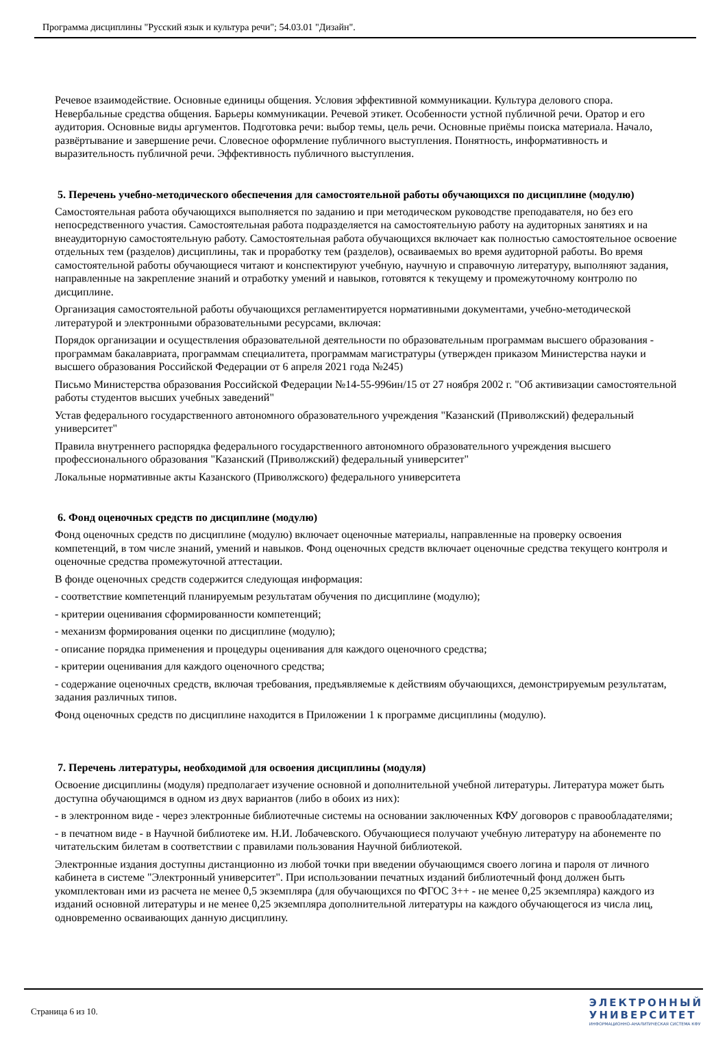Программа дисциплины "Русский язык и культура речи"; 54.03.01 "Дизайн".
Речевое взаимодействие. Основные единицы общения. Условия эффективной коммуникации. Культура делового спора. Невербальные средства общения. Барьеры коммуникации. Речевой этикет. Особенности устной публичной речи. Оратор и его аудитория. Основные виды аргументов. Подготовка речи: выбор темы, цель речи. Основные приёмы поиска материала. Начало, развёртывание и завершение речи. Словесное оформление публичного выступления. Понятность, информативность и выразительность публичной речи. Эффективность публичного выступления.
5. Перечень учебно-методического обеспечения для самостоятельной работы обучающихся по дисциплине (модулю)
Самостоятельная работа обучающихся выполняется по заданию и при методическом руководстве преподавателя, но без его непосредственного участия. Самостоятельная работа подразделяется на самостоятельную работу на аудиторных занятиях и на внеаудиторную самостоятельную работу. Самостоятельная работа обучающихся включает как полностью самостоятельное освоение отдельных тем (разделов) дисциплины, так и проработку тем (разделов), осваиваемых во время аудиторной работы. Во время самостоятельной работы обучающиеся читают и конспектируют учебную, научную и справочную литературу, выполняют задания, направленные на закрепление знаний и отработку умений и навыков, готовятся к текущему и промежуточному контролю по дисциплине.
Организация самостоятельной работы обучающихся регламентируется нормативными документами, учебно-методической литературой и электронными образовательными ресурсами, включая:
Порядок организации и осуществления образовательной деятельности по образовательным программам высшего образования - программам бакалавриата, программам специалитета, программам магистратуры (утвержден приказом Министерства науки и высшего образования Российской Федерации от 6 апреля 2021 года №245)
Письмо Министерства образования Российской Федерации №14-55-996ин/15 от 27 ноября 2002 г. "Об активизации самостоятельной работы студентов высших учебных заведений"
Устав федерального государственного автономного образовательного учреждения "Казанский (Приволжский) федеральный университет"
Правила внутреннего распорядка федерального государственного автономного образовательного учреждения высшего профессионального образования "Казанский (Приволжский) федеральный университет"
Локальные нормативные акты Казанского (Приволжского) федерального университета
6. Фонд оценочных средств по дисциплине (модулю)
Фонд оценочных средств по дисциплине (модулю) включает оценочные материалы, направленные на проверку освоения компетенций, в том числе знаний, умений и навыков. Фонд оценочных средств включает оценочные средства текущего контроля и оценочные средства промежуточной аттестации.
В фонде оценочных средств содержится следующая информация:
- соответствие компетенций планируемым результатам обучения по дисциплине (модулю);
- критерии оценивания сформированности компетенций;
- механизм формирования оценки по дисциплине (модулю);
- описание порядка применения и процедуры оценивания для каждого оценочного средства;
- критерии оценивания для каждого оценочного средства;
- содержание оценочных средств, включая требования, предъявляемые к действиям обучающихся, демонстрируемым результатам, задания различных типов.
Фонд оценочных средств по дисциплине находится в Приложении 1 к программе дисциплины (модулю).
7. Перечень литературы, необходимой для освоения дисциплины (модуля)
Освоение дисциплины (модуля) предполагает изучение основной и дополнительной учебной литературы. Литература может быть доступна обучающимся в одном из двух вариантов (либо в обоих из них):
- в электронном виде - через электронные библиотечные системы на основании заключенных КФУ договоров с правообладателями;
- в печатном виде - в Научной библиотеке им. Н.И. Лобачевского. Обучающиеся получают учебную литературу на абонементе по читательским билетам в соответствии с правилами пользования Научной библиотекой.
Электронные издания доступны дистанционно из любой точки при введении обучающимся своего логина и пароля от личного кабинета в системе "Электронный университет". При использовании печатных изданий библиотечный фонд должен быть укомплектован ими из расчета не менее 0,5 экземпляра (для обучающихся по ФГОС 3++ - не менее 0,25 экземпляра) каждого из изданий основной литературы и не менее 0,25 экземпляра дополнительной литературы на каждого обучающегося из числа лиц, одновременно осваивающих данную дисциплину.
Страница 6 из 10.
ЭЛЕКТРОННЫЙ
УНИВЕРСИТЕТ
ИНФОРМАЦИОННО-АНАЛИТИЧЕСКАЯ СИСТЕМА КФУ